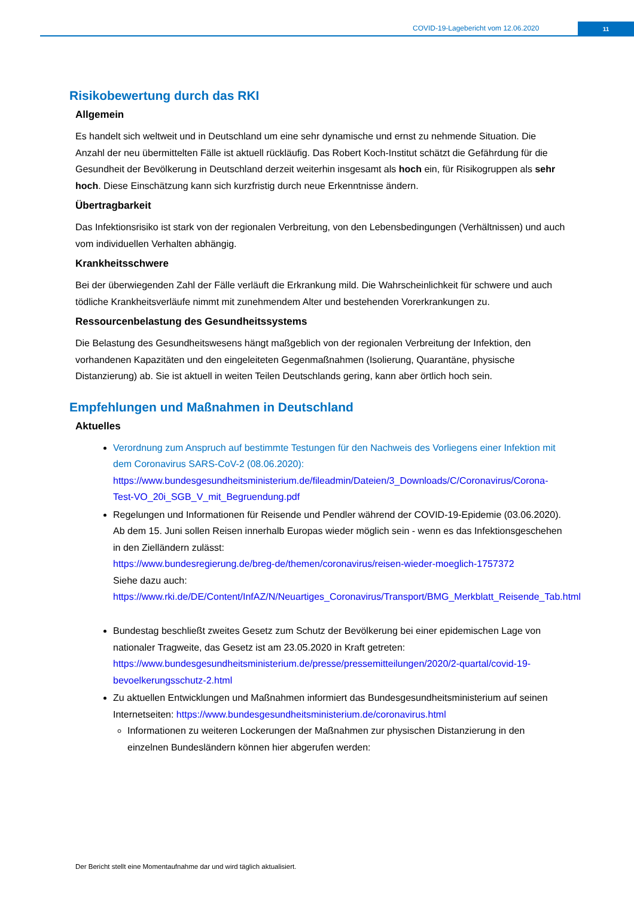COVID-19-Lagebericht vom 12.06.2020
11
Risikobewertung durch das RKI
Allgemein
Es handelt sich weltweit und in Deutschland um eine sehr dynamische und ernst zu nehmende Situation. Die Anzahl der neu übermittelten Fälle ist aktuell rückläufig. Das Robert Koch-Institut schätzt die Gefährdung für die Gesundheit der Bevölkerung in Deutschland derzeit weiterhin insgesamt als hoch ein, für Risikogruppen als sehr hoch. Diese Einschätzung kann sich kurzfristig durch neue Erkenntnisse ändern.
Übertragbarkeit
Das Infektionsrisiko ist stark von der regionalen Verbreitung, von den Lebensbedingungen (Verhältnissen) und auch vom individuellen Verhalten abhängig.
Krankheitsschwere
Bei der überwiegenden Zahl der Fälle verläuft die Erkrankung mild. Die Wahrscheinlichkeit für schwere und auch tödliche Krankheitsverläufe nimmt mit zunehmendem Alter und bestehenden Vorerkrankungen zu.
Ressourcenbelastung des Gesundheitssystems
Die Belastung des Gesundheitswesens hängt maßgeblich von der regionalen Verbreitung der Infektion, den vorhandenen Kapazitäten und den eingeleiteten Gegenmaßnahmen (Isolierung, Quarantäne, physische Distanzierung) ab. Sie ist aktuell in weiten Teilen Deutschlands gering, kann aber örtlich hoch sein.
Empfehlungen und Maßnahmen in Deutschland
Aktuelles
Verordnung zum Anspruch auf bestimmte Testungen für den Nachweis des Vorliegens einer Infektion mit dem Coronavirus SARS-CoV-2 (08.06.2020):
https://www.bundesgesundheitsministerium.de/fileadmin/Dateien/3_Downloads/C/Coronavirus/Corona-Test-VO_20i_SGB_V_mit_Begruendung.pdf
Regelungen und Informationen für Reisende und Pendler während der COVID-19-Epidemie (03.06.2020). Ab dem 15. Juni sollen Reisen innerhalb Europas wieder möglich sein - wenn es das Infektionsgeschehen in den Zielländern zulässt:
https://www.bundesregierung.de/breg-de/themen/coronavirus/reisen-wieder-moeglich-1757372
Siehe dazu auch:
https://www.rki.de/DE/Content/InfAZ/N/Neuartiges_Coronavirus/Transport/BMG_Merkblatt_Reisende_Tab.html
Bundestag beschließt zweites Gesetz zum Schutz der Bevölkerung bei einer epidemischen Lage von nationaler Tragweite, das Gesetz ist am 23.05.2020 in Kraft getreten:
https://www.bundesgesundheitsministerium.de/presse/pressemitteilungen/2020/2-quartal/covid-19-bevoelkerungsschutz-2.html
Zu aktuellen Entwicklungen und Maßnahmen informiert das Bundesgesundheitsministerium auf seinen Internetseiten: https://www.bundesgesundheitsministerium.de/coronavirus.html
Informationen zu weiteren Lockerungen der Maßnahmen zur physischen Distanzierung in den einzelnen Bundesländern können hier abgerufen werden:
Der Bericht stellt eine Momentaufnahme dar und wird täglich aktualisiert.